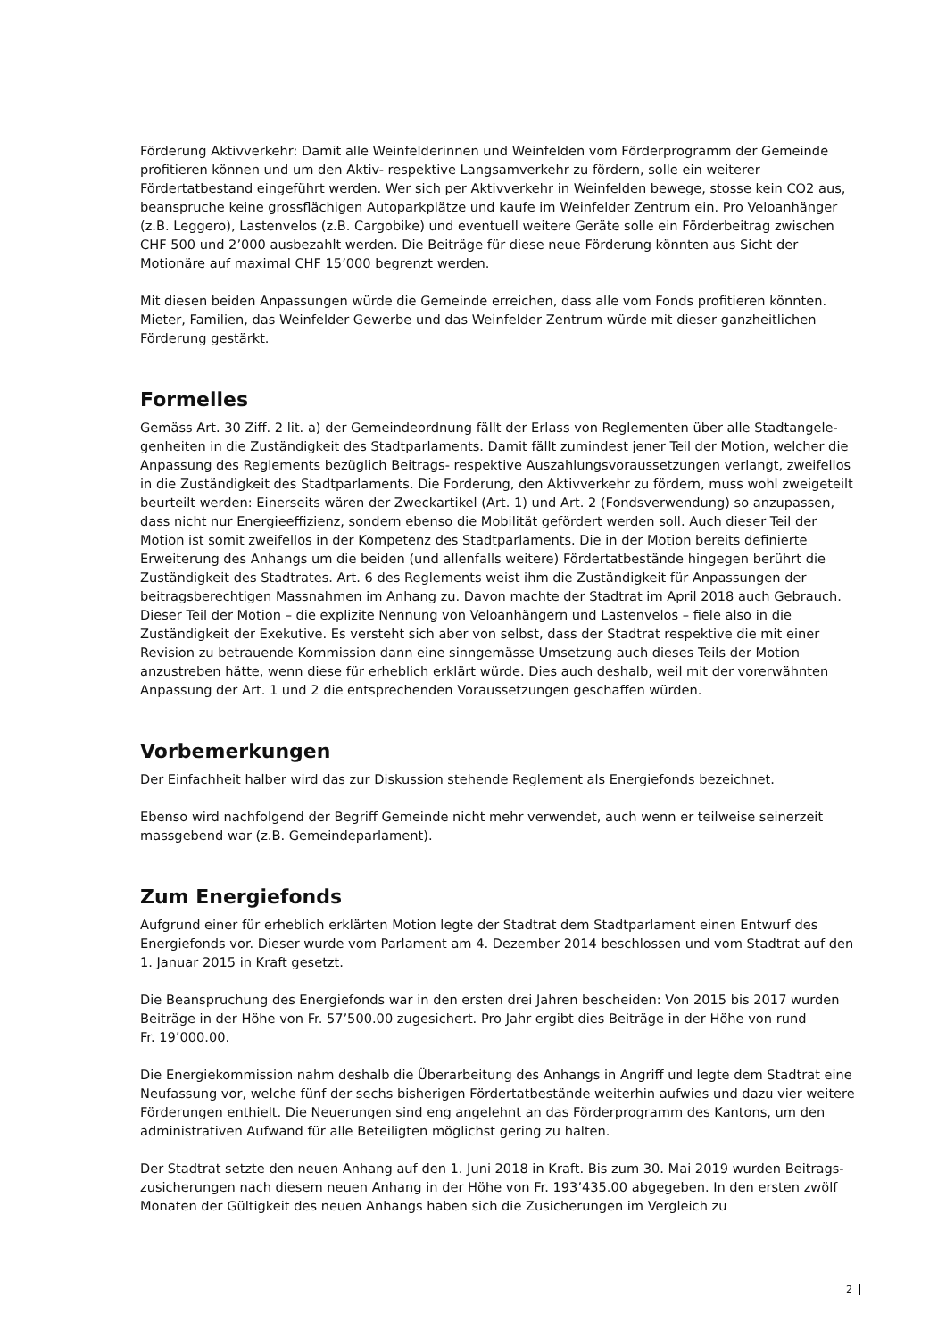Förderung Aktivverkehr: Damit alle Weinfelderinnen und Weinfelden vom Förderprogramm der Gemeinde profitieren können und um den Aktiv- respektive Langsamverkehr zu fördern, solle ein weiterer Fördertatbestand eingeführt werden. Wer sich per Aktivverkehr in Weinfelden bewege, stosse kein CO2 aus, beanspruche keine grossflächigen Autoparkplätze und kaufe im Weinfelder Zentrum ein. Pro Veloanhänger (z.B. Leggero), Lastenvelos (z.B. Cargobike) und eventuell weitere Geräte solle ein Förderbeitrag zwischen CHF 500 und 2’000 ausbezahlt werden. Die Beiträge für diese neue Förderung könnten aus Sicht der Motionäre auf maximal CHF 15’000 begrenzt werden.
Mit diesen beiden Anpassungen würde die Gemeinde erreichen, dass alle vom Fonds profitieren könnten. Mieter, Familien, das Weinfelder Gewerbe und das Weinfelder Zentrum würde mit dieser ganzheitlichen Förderung gestärkt.
Formelles
Gemäss Art. 30 Ziff. 2 lit. a) der Gemeindeordnung fällt der Erlass von Reglementen über alle Stadtangele-genheiten in die Zuständigkeit des Stadtparlaments. Damit fällt zumindest jener Teil der Motion, welcher die Anpassung des Reglements bezüglich Beitrags- respektive Auszahlungsvoraussetzungen verlangt, zweifellos in die Zuständigkeit des Stadtparlaments. Die Forderung, den Aktivverkehr zu fördern, muss wohl zweigeteilt beurteilt werden: Einerseits wären der Zweckartikel (Art. 1) und Art. 2 (Fondsverwendung) so anzupassen, dass nicht nur Energieeffizienz, sondern ebenso die Mobilität gefördert werden soll. Auch dieser Teil der Motion ist somit zweifellos in der Kompetenz des Stadtparlaments. Die in der Motion bereits definierte Erweiterung des Anhangs um die beiden (und allenfalls weitere) Fördertatbestände hingegen berührt die Zuständigkeit des Stadtrates. Art. 6 des Reglements weist ihm die Zuständigkeit für Anpassungen der beitragsberechtigen Massnahmen im Anhang zu. Davon machte der Stadtrat im April 2018 auch Gebrauch. Dieser Teil der Motion – die explizite Nennung von Veloanhängern und Lastenvelos – fiele also in die Zuständigkeit der Exekutive. Es versteht sich aber von selbst, dass der Stadtrat respektive die mit einer Revision zu betrauende Kommission dann eine sinngemässe Umsetzung auch dieses Teils der Motion anzustreben hätte, wenn diese für erheblich erklärt würde. Dies auch deshalb, weil mit der vorerwähnten Anpassung der Art. 1 und 2 die entsprechenden Voraussetzungen geschaffen würden.
Vorbemerkungen
Der Einfachheit halber wird das zur Diskussion stehende Reglement als Energiefonds bezeichnet.
Ebenso wird nachfolgend der Begriff Gemeinde nicht mehr verwendet, auch wenn er teilweise seinerzeit massgebend war (z.B. Gemeindeparlament).
Zum Energiefonds
Aufgrund einer für erheblich erklärten Motion legte der Stadtrat dem Stadtparlament einen Entwurf des Energiefonds vor. Dieser wurde vom Parlament am 4. Dezember 2014 beschlossen und vom Stadtrat auf den 1. Januar 2015 in Kraft gesetzt.
Die Beanspruchung des Energiefonds war in den ersten drei Jahren bescheiden: Von 2015 bis 2017 wurden Beiträge in der Höhe von Fr. 57’500.00 zugesichert. Pro Jahr ergibt dies Beiträge in der Höhe von rund
Fr. 19’000.00.
Die Energiekommission nahm deshalb die Überarbeitung des Anhangs in Angriff und legte dem Stadtrat eine Neufassung vor, welche fünf der sechs bisherigen Fördertatbestände weiterhin aufwies und dazu vier weitere Förderungen enthielt. Die Neuerungen sind eng angelehnt an das Förderprogramm des Kantons, um den administrativen Aufwand für alle Beteiligten möglichst gering zu halten.
Der Stadtrat setzte den neuen Anhang auf den 1. Juni 2018 in Kraft. Bis zum 30. Mai 2019 wurden Beitrags-zusicherungen nach diesem neuen Anhang in der Höhe von Fr. 193’435.00 abgegeben. In den ersten zwölf Monaten der Gültigkeit des neuen Anhangs haben sich die Zusicherungen im Vergleich zu
2